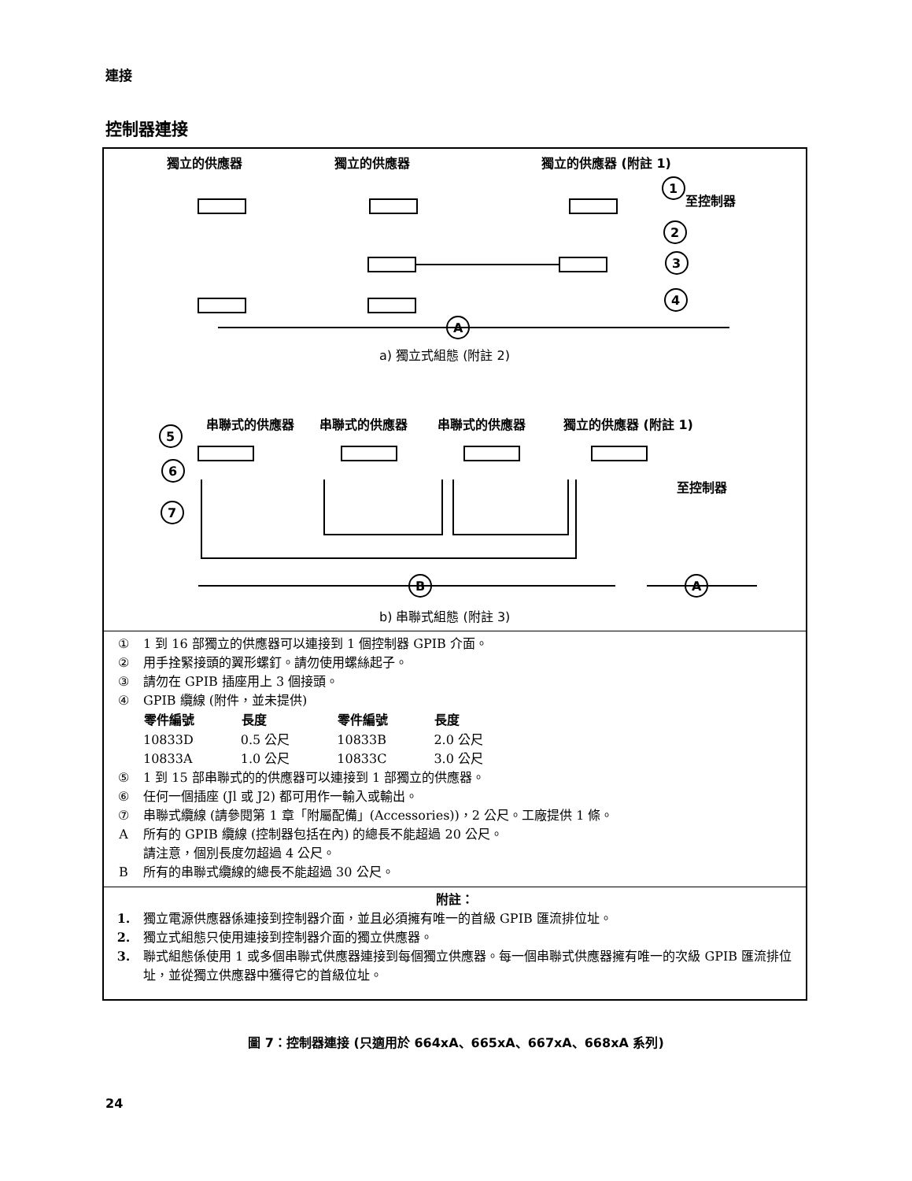連接
控制器連接
獨立的供應器
獨立的供應器
獨立的供應器 (附註 1)
1
2
3
4
A
至控制器
至控制器
a) 獨立式組態 (附註 2)
串聯式的供應器
串聯式的供應器
串聯式的供應器
獨立的供應器 (附註 1)
5
6
7
B
A
b) 串聯式組態 (附註 3)
① 1 到 16 部獨立的供應器可以連接到 1 個控制器 GPIB 介面。
② 用手拴緊接頭的翼形螺釘。請勿使用螺絲起子。
③ 請勿在 GPIB 插座用上 3 個接頭。
④ GPIB 纜線 (附件，並未提供)
| 零件編號 | 長度 | 零件編號 | 長度 |
| --- | --- | --- | --- |
| 10833D | 0.5 公尺 | 10833B | 2.0 公尺 |
| 10833A | 1.0 公尺 | 10833C | 3.0 公尺 |
⑤ 1 到 15 部串聯式的的供應器可以連接到 1 部獨立的供應器。
⑥ 任何一個插座 (Jl 或 J2) 都可用作一輸入或輸出。
⑦ 串聯式纜線 (請參閱第 1 章「附屬配備」(Accessories))，2 公尺。工廠提供 1 條。
A所有的 GPIB 纜線 (控制器包括在內) 的總長不能超過 20 公尺。
請注意，個別長度勿超過 4 公尺。
B所有的串聯式纜線的總長不能超過 30 公尺。
附註：
1. 獨立電源供應器係連接到控制器介面，並且必須擁有唯一的首級 GPIB 匯流排位址。
2. 獨立式組態只使用連接到控制器介面的獨立供應器。
3. 聯式組態係使用 1 或多個串聯式供應器連接到每個獨立供應器。每一個串聯式供應器擁有唯一的次級 GPIB 匯流排位址，並從獨立供應器中獲得它的首級位址。
圖 7：控制器連接 (只適用於 664xA、665xA、667xA、668xA 系列)
24